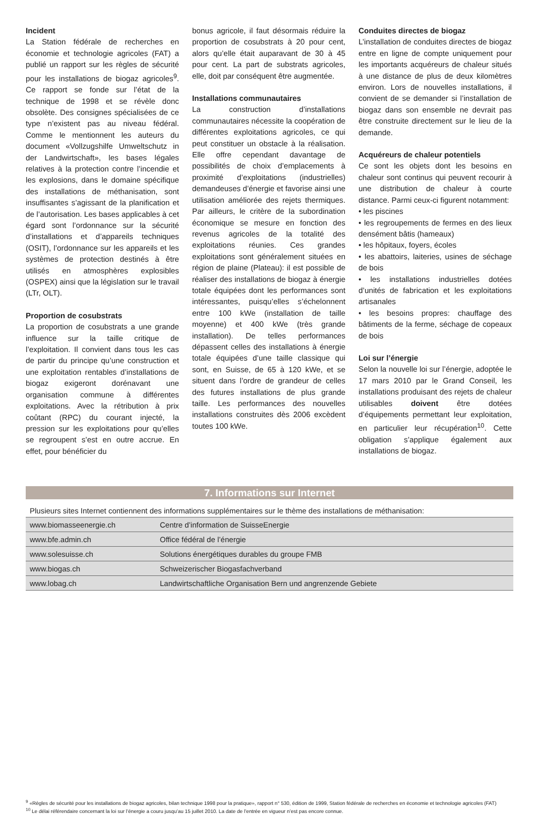Incident
La Station fédérale de recherches en économie et technologie agricoles (FAT) a publié un rapport sur les règles de sécurité pour les installations de biogaz agricoles<sup>9</sup>. Ce rapport se fonde sur l’état de la technique de 1998 et se révèle donc obsolète. Des consignes spécialisées de ce type n’existent pas au niveau fédéral. Comme le mentionnent les auteurs du document «Vollzugshilfe Umweltschutz in der Landwirtschaft», les bases légales relatives à la protection contre l’incendie et les explosions, dans le domaine spécifique des installations de méthanisation, sont insuffisantes s’agissant de la planification et de l’autorisation. Les bases applicables à cet égard sont l’ordonnance sur la sécurité d’installations et d’appareils techniques (OSIT), l’ordonnance sur les appareils et les systèmes de protection destinés à être utilisés en atmosphères explosibles (OSPEX) ainsi que la législation sur le travail (LTr, OLT).
Proportion de cosubstrats
La proportion de cosubstrats a une grande influence sur la taille critique de l’exploitation. Il convient dans tous les cas de partir du principe qu’une construction et une exploitation rentables d’installations de biogaz exigeront dorénavant une organisation commune à différentes exploitations. Avec la rétribution à prix coûtant (RPC) du courant injecté, la pression sur les exploitations pour qu’elles se regroupent s’est en outre accrue. En effet, pour bénéficier du
bonus agricole, il faut désormais réduire la proportion de cosubstrats à 20 pour cent, alors qu’elle était auparavant de 30 à 45 pour cent. La part de substrats agricoles, elle, doit par conséquent être augmentée.
Installations communautaires
La construction d’installations communautaires nécessite la coopération de différentes exploitations agricoles, ce qui peut constituer un obstacle à la réalisation. Elle offre cependant davantage de possibilités de choix d’emplacements à proximité d’exploitations (industrielles) demandeuses d’énergie et favorise ainsi une utilisation améliorée des rejets thermiques. Par ailleurs, le critère de la subordination économique se mesure en fonction des revenus agricoles de la totalité des exploitations réunies. Ces grandes exploitations sont généralement situées en région de plaine (Plateau): il est possible de réaliser des installations de biogaz à énergie totale équipées dont les performances sont intéressantes, puisqu’elles s’échelonnent entre 100 kWe (installation de taille moyenne) et 400 kWe (très grande installation). De telles performances dépassent celles des installations à énergie totale équipées d’une taille classique qui sont, en Suisse, de 65 à 120 kWe, et se situent dans l’ordre de grandeur de celles des futures installations de plus grande taille. Les performances des nouvelles installations construites dès 2006 excèdent toutes 100 kWe.
Conduites directes de biogaz
L’installation de conduites directes de biogaz entre en ligne de compte uniquement pour les importants acquéreurs de chaleur situés à une distance de plus de deux kilomètres environ. Lors de nouvelles installations, il convient de se demander si l’installation de biogaz dans son ensemble ne devrait pas être construite directement sur le lieu de la demande.
Acquéreurs de chaleur potentiels
Ce sont les objets dont les besoins en chaleur sont continus qui peuvent recourir à une distribution de chaleur à courte distance. Parmi ceux-ci figurent notamment:
• les piscines
• les regroupements de fermes en des lieux densément bâtis (hameaux)
• les hôpitaux, foyers, écoles
• les abattoirs, laiteries, usines de séchage de bois
• les installations industrielles dotées d’unités de fabrication et les exploitations artisanales
• les besoins propres: chauffage des bâtiments de la ferme, séchage de copeaux de bois
Loi sur l’énergie
Selon la nouvelle loi sur l’énergie, adoptée le 17 mars 2010 par le Grand Conseil, les installations produisant des rejets de chaleur utilisables doivent être dotées d’équipements permettant leur exploitation, en particulier leur récupération<sup>10</sup>. Cette obligation s’applique également aux installations de biogaz.
7. Informations sur Internet
Plusieurs sites Internet contiennent des informations supplémentaires sur le thème des installations de méthanisation:
| www.biomasseenergie.ch | Centre d’information de SuisseEnergie |
| www.bfe.admin.ch | Office fédéral de l’énergie |
| www.solesuisse.ch | Solutions énergétiques durables du groupe FMB |
| www.biogas.ch | Schweizerischer Biogasfachverband |
| www.lobag.ch | Landwirtschaftliche Organisation Bern und angrenzende Gebiete |
<sup>9</sup> «Règles de sécurité pour les installations de biogaz agricoles, bilan technique 1998 pour la pratique», rapport n° 530, édition de 1999, Station fédérale de recherches en économie et technologie agricoles (FAT)
<sup>10</sup> Le délai référendaire concernant la loi sur l’énergie a couru jusqu’au 15 juillet 2010. La date de l’entrée en vigueur n’est pas encore connue.